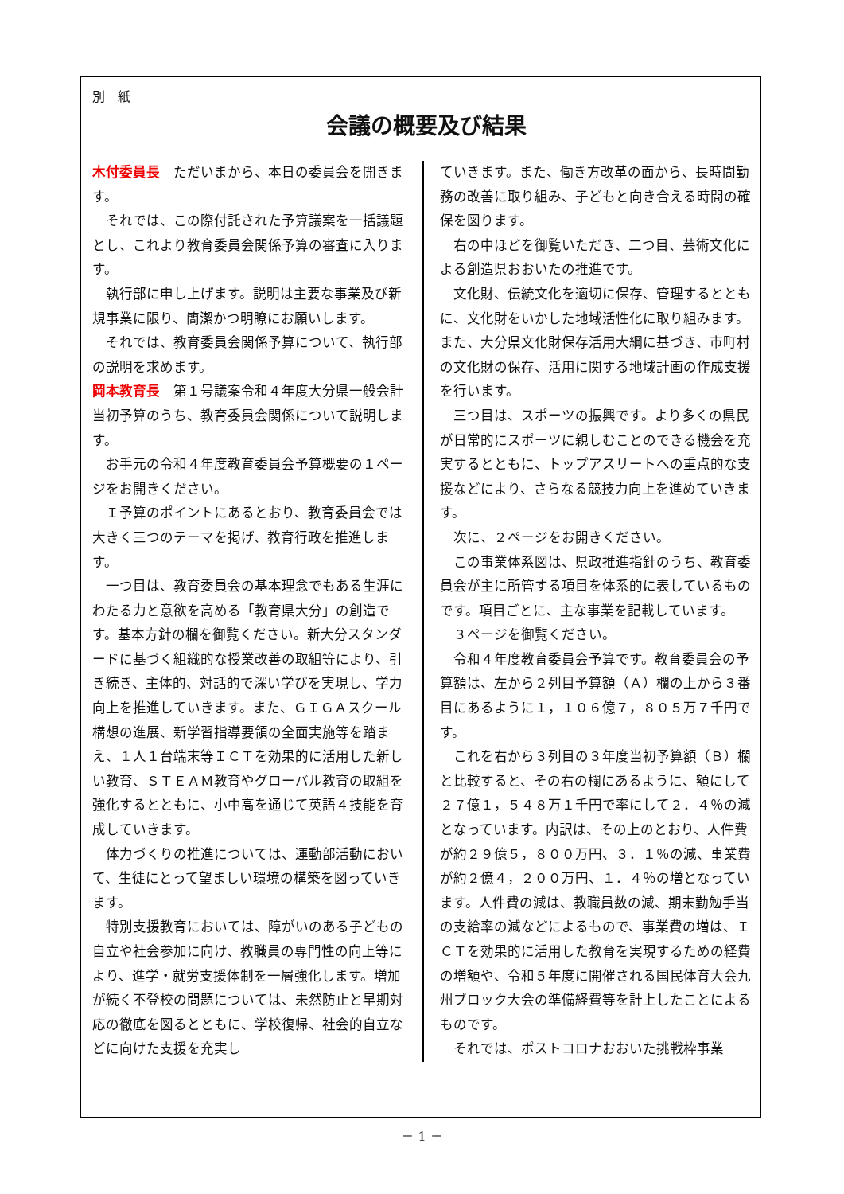別　紙
会議の概要及び結果
木付委員長　ただいまから、本日の委員会を開きます。
それでは、この際付託された予算議案を一括議題とし、これより教育委員会関係予算の審査に入ります。
執行部に申し上げます。説明は主要な事業及び新規事業に限り、簡潔かつ明瞭にお願いします。
それでは、教育委員会関係予算について、執行部の説明を求めます。
岡本教育長　第１号議案令和４年度大分県一般会計当初予算のうち、教育委員会関係について説明します。
お手元の令和４年度教育委員会予算概要の１ページをお開きください。
Ｉ予算のポイントにあるとおり、教育委員会では大きく三つのテーマを掲げ、教育行政を推進します。
一つ目は、教育委員会の基本理念でもある生涯にわたる力と意欲を高める「教育県大分」の創造です。基本方針の欄を御覧ください。新大分スタンダードに基づく組織的な授業改善の取組等により、引き続き、主体的、対話的で深い学びを実現し、学力向上を推進していきます。また、ＧＩＧＡスクール構想の進展、新学習指導要領の全面実施等を踏まえ、１人１台端末等ＩＣＴを効果的に活用した新しい教育、ＳＴＥＡＭ教育やグローバル教育の取組を強化するとともに、小中高を通じて英語４技能を育成していきます。
体力づくりの推進については、運動部活動において、生徒にとって望ましい環境の構築を図っていきます。
特別支援教育においては、障がいのある子どもの自立や社会参加に向け、教職員の専門性の向上等により、進学・就労支援体制を一層強化します。増加が続く不登校の問題については、未然防止と早期対応の徹底を図るとともに、学校復帰、社会的自立などに向けた支援を充実し
ていきます。また、働き方改革の面から、長時間勤務の改善に取り組み、子どもと向き合える時間の確保を図ります。
右の中ほどを御覧いただき、二つ目、芸術文化による創造県おおいたの推進です。
文化財、伝統文化を適切に保存、管理するとともに、文化財をいかした地域活性化に取り組みます。また、大分県文化財保存活用大綱に基づき、市町村の文化財の保存、活用に関する地域計画の作成支援を行います。
三つ目は、スポーツの振興です。より多くの県民が日常的にスポーツに親しむことのできる機会を充実するとともに、トップアスリートへの重点的な支援などにより、さらなる競技力向上を進めていきます。
次に、２ページをお開きください。
この事業体系図は、県政推進指針のうち、教育委員会が主に所管する項目を体系的に表しているものです。項目ごとに、主な事業を記載しています。
３ページを御覧ください。
令和４年度教育委員会予算です。教育委員会の予算額は、左から２列目予算額（Ａ）欄の上から３番目にあるように１，１０６億７，８０５万７千円です。
これを右から３列目の３年度当初予算額（Ｂ）欄と比較すると、その右の欄にあるように、額にして２７億１，５４８万１千円で率にして２．４％の減となっています。内訳は、その上のとおり、人件費が約２９億５，８００万円、３．１％の減、事業費が約２億４，２００万円、１．４％の増となっています。人件費の減は、教職員数の減、期末勤勉手当の支給率の減などによるもので、事業費の増は、ＩＣＴを効果的に活用した教育を実現するための経費の増額や、令和５年度に開催される国民体育大会九州ブロック大会の準備経費等を計上したことによるものです。
それでは、ポストコロナおおいた挑戦枠事業
－ 1 －